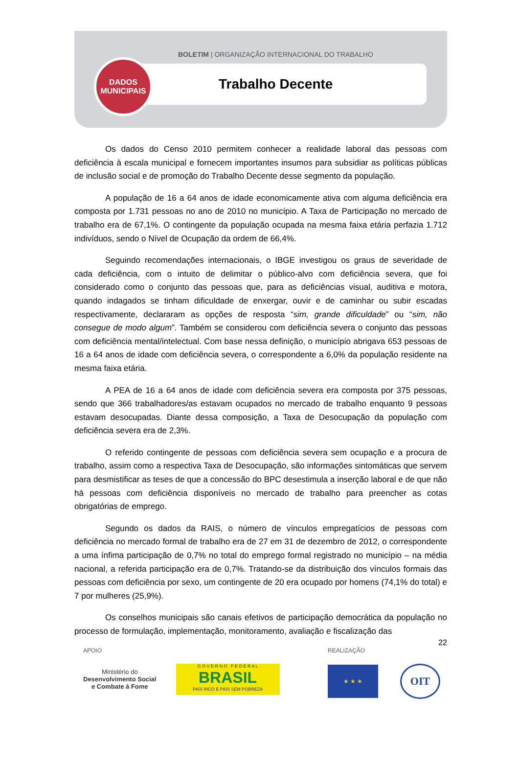BOLETIM | ORGANIZAÇÃO INTERNACIONAL DO TRABALHO
DADOS
MUNICIPAIS
Trabalho Decente
Os dados do Censo 2010 permitem conhecer a realidade laboral das pessoas com deficiência à escala municipal e fornecem importantes insumos para subsidiar as políticas públicas de inclusão social e de promoção do Trabalho Decente desse segmento da população.
A população de 16 a 64 anos de idade economicamente ativa com alguma deficiência era composta por 1.731 pessoas no ano de 2010 no município. A Taxa de Participação no mercado de trabalho era de 67,1%. O contingente da população ocupada na mesma faixa etária perfazia 1.712 indivíduos, sendo o Nível de Ocupação da ordem de 66,4%.
Seguindo recomendações internacionais, o IBGE investigou os graus de severidade de cada deficiência, com o intuito de delimitar o público-alvo com deficiência severa, que foi considerado como o conjunto das pessoas que, para as deficiências visual, auditiva e motora, quando indagados se tinham dificuldade de enxergar, ouvir e de caminhar ou subir escadas respectivamente, declararam as opções de resposta “sim, grande dificuldade” ou “sim, não consegue de modo algum”. Também se considerou com deficiência severa o conjunto das pessoas com deficiência mental/intelectual. Com base nessa definição, o município abrigava 653 pessoas de 16 a 64 anos de idade com deficiência severa, o correspondente a 6,0% da população residente na mesma faixa etária.
A PEA de 16 a 64 anos de idade com deficiência severa era composta por 375 pessoas, sendo que 366 trabalhadores/as estavam ocupados no mercado de trabalho enquanto 9 pessoas estavam desocupadas. Diante dessa composição, a Taxa de Desocupação da população com deficiência severa era de 2,3%.
O referido contingente de pessoas com deficiência severa sem ocupação e a procura de trabalho, assim como a respectiva Taxa de Desocupação, são informações sintomáticas que servem para desmistificar as teses de que a concessão do BPC desestimula a inserção laboral e de que não há pessoas com deficiência disponíveis no mercado de trabalho para preencher as cotas obrigatórias de emprego.
Segundo os dados da RAIS, o número de vínculos empregatícios de pessoas com deficiência no mercado formal de trabalho era de 27 em 31 de dezembro de 2012, o correspondente a uma ínfima participação de 0,7% no total do emprego formal registrado no município – na média nacional, a referida participação era de 0,7%. Tratando-se da distribuição dos vínculos formais das pessoas com deficiência por sexo, um contingente de 20 era ocupado por homens (74,1% do total) e 7 por mulheres (25,9%).
Os conselhos municipais são canais efetivos de participação democrática da população no processo de formulação, implementação, monitoramento, avaliação e fiscalização das
22
APOIO
Ministério do
Desenvolvimento Social
e Combate à Fome
G O V E R N O F E D E R A L
BRASIL
PAÍS RICO É PAÍS SEM POBREZA
REALIZAÇÃO
★ ★ ★
OIT